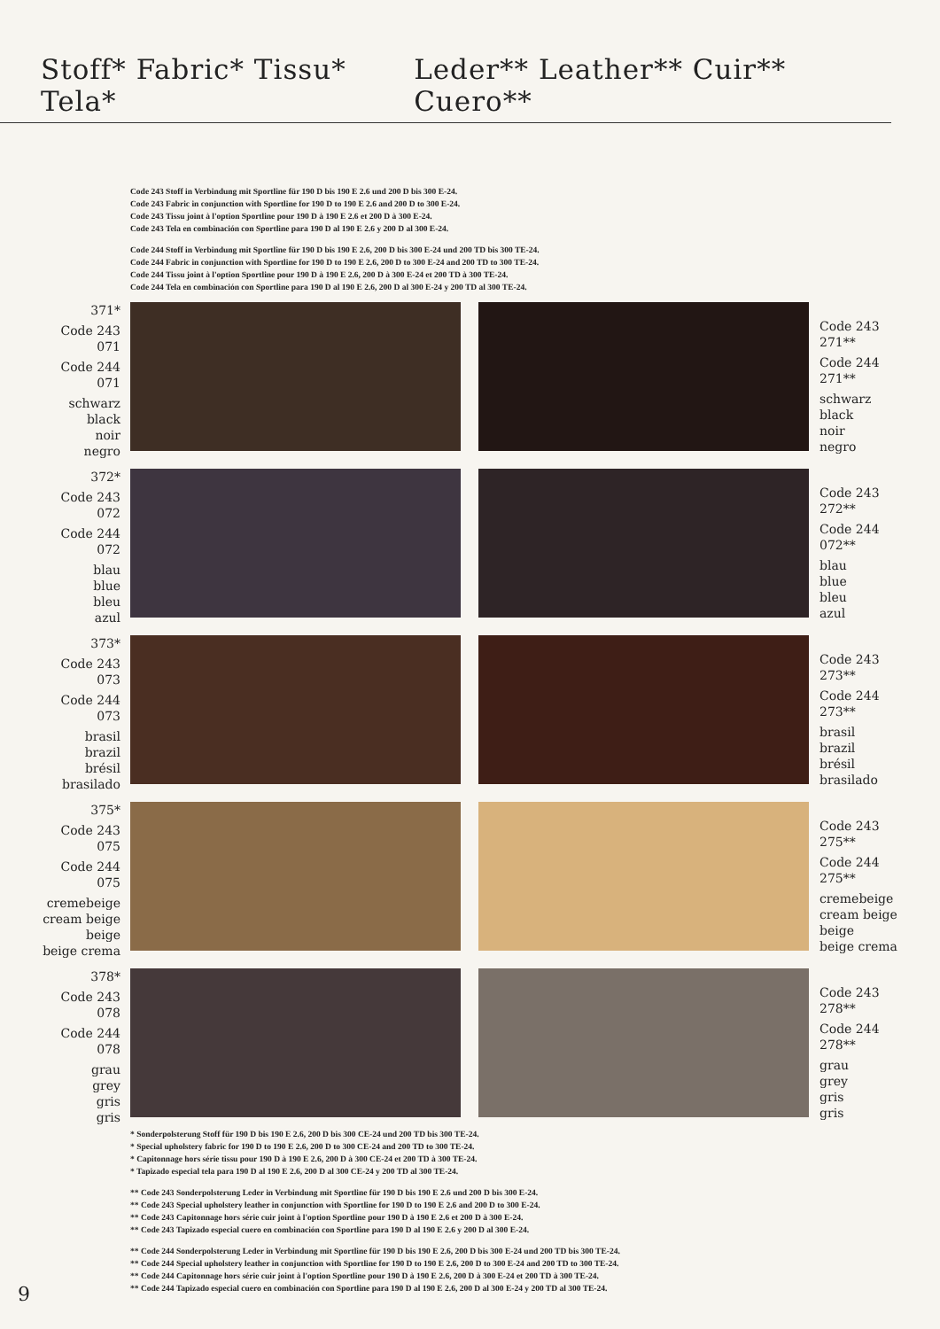Stoff* Fabric* Tissu* Tela* Leder** Leather** Cuir** Cuero**
Code 243 Stoff in Verbindung mit Sportline für 190 D bis 190 E 2.6 und 200 D bis 300 E-24.
Code 243 Fabric in conjunction with Sportline for 190 D to 190 E 2.6 and 200 D to 300 E-24.
Code 243 Tissu joint à l'option Sportline pour 190 D à 190 E 2.6 et 200 D à 300 E-24.
Code 243 Tela en combinación con Sportline para 190 D al 190 E 2.6 y 200 D al 300 E-24.
Code 244 Stoff in Verbindung mit Sportline für 190 D bis 190 E 2.6, 200 D bis 300 E-24 und 200 TD bis 300 TE-24.
Code 244 Fabric in conjunction with Sportline for 190 D to 190 E 2.6, 200 D to 300 E-24 and 200 TD to 300 TE-24.
Code 244 Tissu joint à l'option Sportline pour 190 D à 190 E 2.6, 200 D à 300 E-24 et 200 TD à 300 TE-24.
Code 244 Tela en combinación con Sportline para 190 D al 190 E 2.6, 200 D al 300 E-24 y 200 TD al 300 TE-24.
371*
Code 243
071
Code 244
071
schwarz
black
noir
negro
Code 243
271**
Code 244
271**
schwarz
black
noir
negro
372*
Code 243
072
Code 244
072
blau
blue
bleu
azul
Code 243
272**
Code 244
072**
blau
blue
bleu
azul
373*
Code 243
073
Code 244
073
brasil
brazil
brésil
brasilado
Code 243
273**
Code 244
273**
brasil
brazil
brésil
brasilado
375*
Code 243
075
Code 244
075
cremebeige
cream beige
beige
beige crema
Code 243
275**
Code 244
275**
cremebeige
cream beige
beige
beige crema
378*
Code 243
078
Code 244
078
grau
grey
gris
gris
Code 243
278**
Code 244
278**
grau
grey
gris
gris
* Sonderpolsterung Stoff für 190 D bis 190 E 2.6, 200 D bis 300 CE-24 und 200 TD bis 300 TE-24.
* Special upholstery fabric for 190 D to 190 E 2.6, 200 D to 300 CE-24 and 200 TD to 300 TE-24.
* Capitonnage hors série tissu pour 190 D à 190 E 2.6, 200 D à 300 CE-24 et 200 TD à 300 TE-24.
* Tapizado especial tela para 190 D al 190 E 2.6, 200 D al 300 CE-24 y 200 TD al 300 TE-24.
** Code 243 Sonderpolsterung Leder in Verbindung mit Sportline für 190 D bis 190 E 2.6 und 200 D bis 300 E-24.
** Code 243 Special upholstery leather in conjunction with Sportline for 190 D to 190 E 2.6 and 200 D to 300 E-24.
** Code 243 Capitonnage hors série cuir joint à l'option Sportline pour 190 D à 190 E 2.6 et 200 D à 300 E-24.
** Code 243 Tapizado especial cuero en combinación con Sportline para 190 D al 190 E 2.6 y 200 D al 300 E-24.
** Code 244 Sonderpolsterung Leder in Verbindung mit Sportline für 190 D bis 190 E 2.6, 200 D bis 300 E-24 und 200 TD bis 300 TE-24.
** Code 244 Special upholstery leather in conjunction with Sportline for 190 D to 190 E 2.6, 200 D to 300 E-24 and 200 TD to 300 TE-24.
** Code 244 Capitonnage hors série cuir joint à l'option Sportline pour 190 D à 190 E 2.6, 200 D à 300 E-24 et 200 TD à 300 TE-24.
** Code 244 Tapizado especial cuero en combinación con Sportline para 190 D al 190 E 2.6, 200 D al 300 E-24 y 200 TD al 300 TE-24.
9